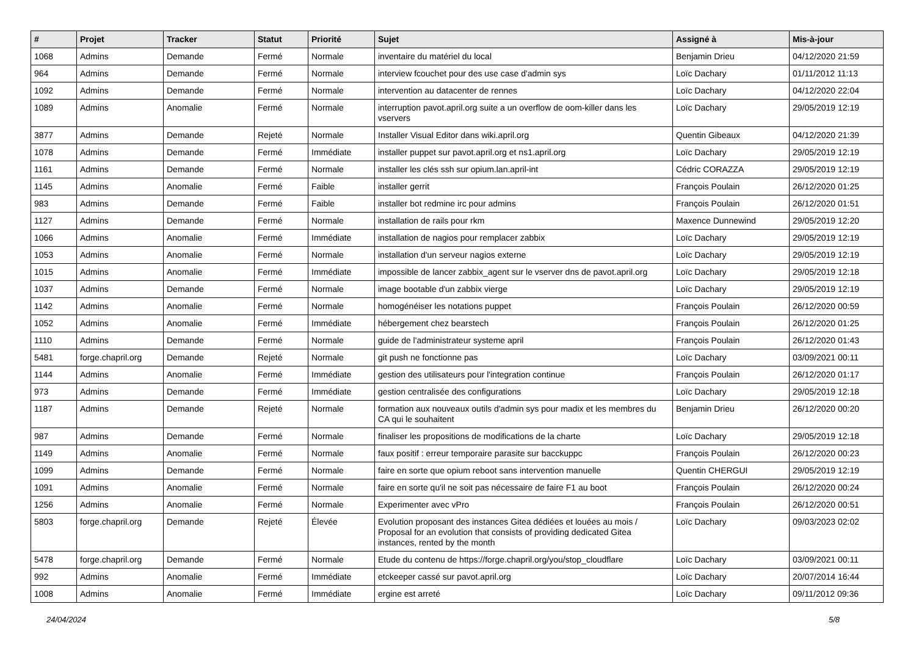| # | Projet | Tracker | Statut | Priorité | Sujet | Assigné à | Mis-à-jour |
| --- | --- | --- | --- | --- | --- | --- | --- |
| 1068 | Admins | Demande | Fermé | Normale | inventaire du matériel du local | Benjamin Drieu | 04/12/2020 21:59 |
| 964 | Admins | Demande | Fermé | Normale | interview fcouchet pour des use case d'admin sys | Loïc Dachary | 01/11/2012 11:13 |
| 1092 | Admins | Demande | Fermé | Normale | intervention au datacenter de rennes | Loïc Dachary | 04/12/2020 22:04 |
| 1089 | Admins | Anomalie | Fermé | Normale | interruption pavot.april.org suite a un overflow de oom-killer dans les vservers | Loïc Dachary | 29/05/2019 12:19 |
| 3877 | Admins | Demande | Rejeté | Normale | Installer Visual Editor dans wiki.april.org | Quentin Gibeaux | 04/12/2020 21:39 |
| 1078 | Admins | Demande | Fermé | Immédiate | installer puppet sur pavot.april.org et ns1.april.org | Loïc Dachary | 29/05/2019 12:19 |
| 1161 | Admins | Demande | Fermé | Normale | installer les clés ssh sur opium.lan.april-int | Cédric CORAZZA | 29/05/2019 12:19 |
| 1145 | Admins | Anomalie | Fermé | Faible | installer gerrit | François Poulain | 26/12/2020 01:25 |
| 983 | Admins | Demande | Fermé | Faible | installer bot redmine irc pour admins | François Poulain | 26/12/2020 01:51 |
| 1127 | Admins | Demande | Fermé | Normale | installation de rails pour rkm | Maxence Dunnewind | 29/05/2019 12:20 |
| 1066 | Admins | Anomalie | Fermé | Immédiate | installation de nagios pour remplacer zabbix | Loïc Dachary | 29/05/2019 12:19 |
| 1053 | Admins | Anomalie | Fermé | Normale | installation d'un serveur nagios externe | Loïc Dachary | 29/05/2019 12:19 |
| 1015 | Admins | Anomalie | Fermé | Immédiate | impossible de lancer zabbix_agent sur le vserver dns de pavot.april.org | Loïc Dachary | 29/05/2019 12:18 |
| 1037 | Admins | Demande | Fermé | Normale | image bootable d'un zabbix vierge | Loïc Dachary | 29/05/2019 12:19 |
| 1142 | Admins | Anomalie | Fermé | Normale | homogénéiser les notations puppet | François Poulain | 26/12/2020 00:59 |
| 1052 | Admins | Anomalie | Fermé | Immédiate | hébergement chez bearstech | François Poulain | 26/12/2020 01:25 |
| 1110 | Admins | Demande | Fermé | Normale | guide de l'administrateur systeme april | François Poulain | 26/12/2020 01:43 |
| 5481 | forge.chapril.org | Demande | Rejeté | Normale | git push ne fonctionne pas | Loïc Dachary | 03/09/2021 00:11 |
| 1144 | Admins | Anomalie | Fermé | Immédiate | gestion des utilisateurs pour l'integration continue | François Poulain | 26/12/2020 01:17 |
| 973 | Admins | Demande | Fermé | Immédiate | gestion centralisée des configurations | Loïc Dachary | 29/05/2019 12:18 |
| 1187 | Admins | Demande | Rejeté | Normale | formation aux nouveaux outils d'admin sys pour madix et les membres du CA qui le souhaitent | Benjamin Drieu | 26/12/2020 00:20 |
| 987 | Admins | Demande | Fermé | Normale | finaliser les propositions de modifications de la charte | Loïc Dachary | 29/05/2019 12:18 |
| 1149 | Admins | Anomalie | Fermé | Normale | faux positif : erreur temporaire parasite sur bacckuppc | François Poulain | 26/12/2020 00:23 |
| 1099 | Admins | Demande | Fermé | Normale | faire en sorte que opium reboot sans intervention manuelle | Quentin CHERGUI | 29/05/2019 12:19 |
| 1091 | Admins | Anomalie | Fermé | Normale | faire en sorte qu'il ne soit pas nécessaire de faire F1 au boot | François Poulain | 26/12/2020 00:24 |
| 1256 | Admins | Anomalie | Fermé | Normale | Experimenter avec vPro | François Poulain | 26/12/2020 00:51 |
| 5803 | forge.chapril.org | Demande | Rejeté | Élevée | Evolution proposant des instances Gitea dédiées et louées au mois / Proposal for an evolution that consists of providing dedicated Gitea instances, rented by the month | Loïc Dachary | 09/03/2023 02:02 |
| 5478 | forge.chapril.org | Demande | Fermé | Normale | Etude du contenu de https://forge.chapril.org/you/stop_cloudflare | Loïc Dachary | 03/09/2021 00:11 |
| 992 | Admins | Anomalie | Fermé | Immédiate | etckeeper cassé sur pavot.april.org | Loïc Dachary | 20/07/2014 16:44 |
| 1008 | Admins | Anomalie | Fermé | Immédiate | ergine est arreté | Loïc Dachary | 09/11/2012 09:36 |
24/04/2024 5/8